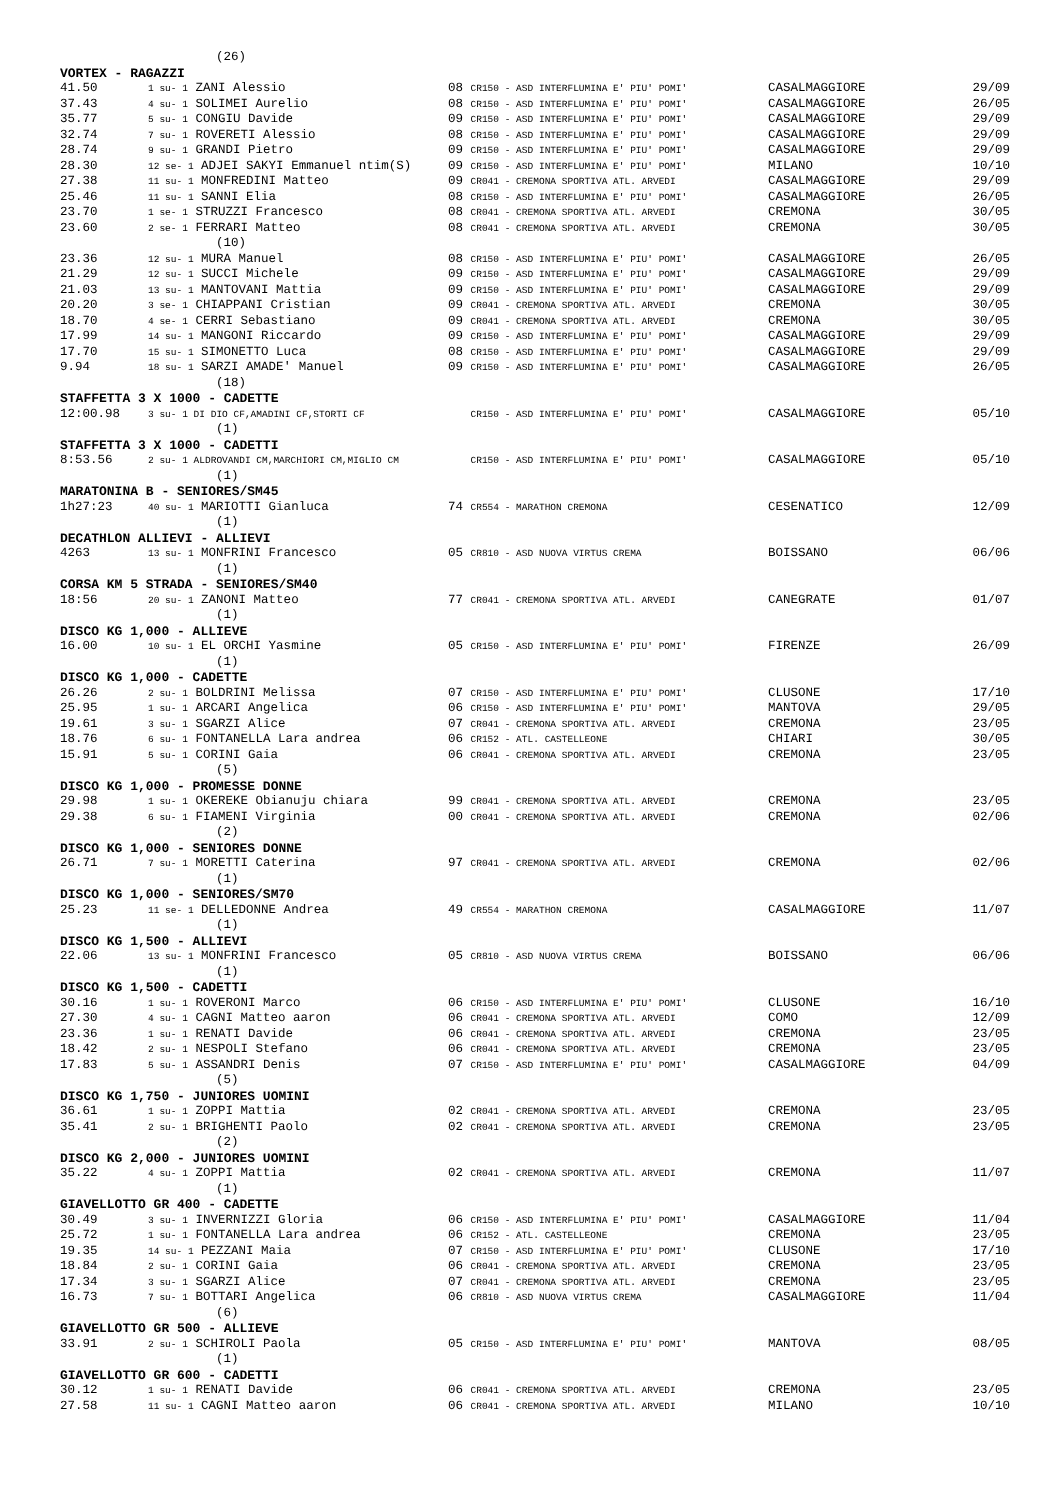| (26) | | | | |
| VORTEX - RAGAZZI | | | | |
| 41.50 | 1 su- 1 ZANI Alessio | 08 CR150 - ASD INTERFLUMINA E' PIU' POMI' | CASALMAGGIORE | 29/09 |
| 37.43 | 4 su- 1 SOLIMEI Aurelio | 08 CR150 - ASD INTERFLUMINA E' PIU' POMI' | CASALMAGGIORE | 26/05 |
| 35.77 | 5 su- 1 CONGIU Davide | 09 CR150 - ASD INTERFLUMINA E' PIU' POMI' | CASALMAGGIORE | 29/09 |
| 32.74 | 7 su- 1 ROVERETI Alessio | 08 CR150 - ASD INTERFLUMINA E' PIU' POMI' | CASALMAGGIORE | 29/09 |
| 28.74 | 9 su- 1 GRANDI Pietro | 09 CR150 - ASD INTERFLUMINA E' PIU' POMI' | CASALMAGGIORE | 29/09 |
| 28.30 | 12 se- 1 ADJEI SAKYI Emmanuel ntim(S) | 09 CR150 - ASD INTERFLUMINA E' PIU' POMI' | MILANO | 10/10 |
| 27.38 | 11 su- 1 MONFREDINI Matteo | 09 CR041 - CREMONA SPORTIVA ATL. ARVEDI | CASALMAGGIORE | 29/09 |
| 25.46 | 11 su- 1 SANNI Elia | 08 CR150 - ASD INTERFLUMINA E' PIU' POMI' | CASALMAGGIORE | 26/05 |
| 23.70 | 1 se- 1 STRUZZI Francesco | 08 CR041 - CREMONA SPORTIVA ATL. ARVEDI | CREMONA | 30/05 |
| 23.60 | 2 se- 1 FERRARI Matteo | 08 CR041 - CREMONA SPORTIVA ATL. ARVEDI | CREMONA | 30/05 |
| (10) | | | | |
| 23.36 | 12 su- 1 MURA Manuel | 08 CR150 - ASD INTERFLUMINA E' PIU' POMI' | CASALMAGGIORE | 26/05 |
| 21.29 | 12 su- 1 SUCCI Michele | 09 CR150 - ASD INTERFLUMINA E' PIU' POMI' | CASALMAGGIORE | 29/09 |
| 21.03 | 13 su- 1 MANTOVANI Mattia | 09 CR150 - ASD INTERFLUMINA E' PIU' POMI' | CASALMAGGIORE | 29/09 |
| 20.20 | 3 se- 1 CHIAPPANI Cristian | 09 CR041 - CREMONA SPORTIVA ATL. ARVEDI | CREMONA | 30/05 |
| 18.70 | 4 se- 1 CERRI Sebastiano | 09 CR041 - CREMONA SPORTIVA ATL. ARVEDI | CREMONA | 30/05 |
| 17.99 | 14 su- 1 MANGONI Riccardo | 09 CR150 - ASD INTERFLUMINA E' PIU' POMI' | CASALMAGGIORE | 29/09 |
| 17.70 | 15 su- 1 SIMONETTO Luca | 08 CR150 - ASD INTERFLUMINA E' PIU' POMI' | CASALMAGGIORE | 29/09 |
| 9.94 | 18 su- 1 SARZI AMADE' Manuel | 09 CR150 - ASD INTERFLUMINA E' PIU' POMI' | CASALMAGGIORE | 26/05 |
| (18) | | | | |
| STAFFETTA 3 X 1000 - CADETTE | | | | |
| 12:00.98 | 3 su- 1 DI DIO CF,AMADINI CF,STORTI CF | CR150 - ASD INTERFLUMINA E' PIU' POMI' | CASALMAGGIORE | 05/10 |
| (1) | | | | |
| STAFFETTA 3 X 1000 - CADETTI | | | | |
| 8:53.56 | 2 su- 1 ALDROVANDI CM,MARCHIORI CM,MIGLIO CM | CR150 - ASD INTERFLUMINA E' PIU' POMI' | CASALMAGGIORE | 05/10 |
| (1) | | | | |
| MARATONINA B - SENIORES/SM45 | | | | |
| 1h27:23 | 40 su- 1 MARIOTTI Gianluca | 74 CR554 - MARATHON CREMONA | CESENATICO | 12/09 |
| (1) | | | | |
| DECATHLON ALLIEVI - ALLIEVI | | | | |
| 4263 | 13 su- 1 MONFRINI Francesco | 05 CR810 - ASD NUOVA VIRTUS CREMA | BOISSANO | 06/06 |
| (1) | | | | |
| CORSA KM 5 STRADA - SENIORES/SM40 | | | | |
| 18:56 | 20 su- 1 ZANONI Matteo | 77 CR041 - CREMONA SPORTIVA ATL. ARVEDI | CANEGRATE | 01/07 |
| (1) | | | | |
| DISCO KG 1,000 - ALLIEVE | | | | |
| 16.00 | 10 su- 1 EL ORCHI Yasmine | 05 CR150 - ASD INTERFLUMINA E' PIU' POMI' | FIRENZE | 26/09 |
| (1) | | | | |
| DISCO KG 1,000 - CADETTE | | | | |
| 26.26 | 2 su- 1 BOLDRINI Melissa | 07 CR150 - ASD INTERFLUMINA E' PIU' POMI' | CLUSONE | 17/10 |
| 25.95 | 1 su- 1 ARCARI Angelica | 06 CR150 - ASD INTERFLUMINA E' PIU' POMI' | MANTOVA | 29/05 |
| 19.61 | 3 su- 1 SGARZI Alice | 07 CR041 - CREMONA SPORTIVA ATL. ARVEDI | CREMONA | 23/05 |
| 18.76 | 6 su- 1 FONTANELLA Lara andrea | 06 CR152 - ATL. CASTELLEONE | CHIARI | 30/05 |
| 15.91 | 5 su- 1 CORINI Gaia | 06 CR041 - CREMONA SPORTIVA ATL. ARVEDI | CREMONA | 23/05 |
| (5) | | | | |
| DISCO KG 1,000 - PROMESSE DONNE | | | | |
| 29.98 | 1 su- 1 OKEREKE Obianuju chiara | 99 CR041 - CREMONA SPORTIVA ATL. ARVEDI | CREMONA | 23/05 |
| 29.38 | 6 su- 1 FIAMENI Virginia | 00 CR041 - CREMONA SPORTIVA ATL. ARVEDI | CREMONA | 02/06 |
| (2) | | | | |
| DISCO KG 1,000 - SENIORES DONNE | | | | |
| 26.71 | 7 su- 1 MORETTI Caterina | 97 CR041 - CREMONA SPORTIVA ATL. ARVEDI | CREMONA | 02/06 |
| (1) | | | | |
| DISCO KG 1,000 - SENIORES/SM70 | | | | |
| 25.23 | 11 se- 1 DELLEDONNE Andrea | 49 CR554 - MARATHON CREMONA | CASALMAGGIORE | 11/07 |
| (1) | | | | |
| DISCO KG 1,500 - ALLIEVI | | | | |
| 22.06 | 13 su- 1 MONFRINI Francesco | 05 CR810 - ASD NUOVA VIRTUS CREMA | BOISSANO | 06/06 |
| (1) | | | | |
| DISCO KG 1,500 - CADETTI | | | | |
| 30.16 | 1 su- 1 ROVERONI Marco | 06 CR150 - ASD INTERFLUMINA E' PIU' POMI' | CLUSONE | 16/10 |
| 27.30 | 4 su- 1 CAGNI Matteo aaron | 06 CR041 - CREMONA SPORTIVA ATL. ARVEDI | COMO | 12/09 |
| 23.36 | 1 su- 1 RENATI Davide | 06 CR041 - CREMONA SPORTIVA ATL. ARVEDI | CREMONA | 23/05 |
| 18.42 | 2 su- 1 NESPOLI Stefano | 06 CR041 - CREMONA SPORTIVA ATL. ARVEDI | CREMONA | 23/05 |
| 17.83 | 5 su- 1 ASSANDRI Denis | 07 CR150 - ASD INTERFLUMINA E' PIU' POMI' | CASALMAGGIORE | 04/09 |
| (5) | | | | |
| DISCO KG 1,750 - JUNIORES UOMINI | | | | |
| 36.61 | 1 su- 1 ZOPPI Mattia | 02 CR041 - CREMONA SPORTIVA ATL. ARVEDI | CREMONA | 23/05 |
| 35.41 | 2 su- 1 BRIGHENTI Paolo | 02 CR041 - CREMONA SPORTIVA ATL. ARVEDI | CREMONA | 23/05 |
| (2) | | | | |
| DISCO KG 2,000 - JUNIORES UOMINI | | | | |
| 35.22 | 4 su- 1 ZOPPI Mattia | 02 CR041 - CREMONA SPORTIVA ATL. ARVEDI | CREMONA | 11/07 |
| (1) | | | | |
| GIAVELLOTTO GR 400 - CADETTE | | | | |
| 30.49 | 3 su- 1 INVERNIZZI Gloria | 06 CR150 - ASD INTERFLUMINA E' PIU' POMI' | CASALMAGGIORE | 11/04 |
| 25.72 | 1 su- 1 FONTANELLA Lara andrea | 06 CR152 - ATL. CASTELLEONE | CREMONA | 23/05 |
| 19.35 | 14 su- 1 PEZZANI Maia | 07 CR150 - ASD INTERFLUMINA E' PIU' POMI' | CLUSONE | 17/10 |
| 18.84 | 2 su- 1 CORINI Gaia | 06 CR041 - CREMONA SPORTIVA ATL. ARVEDI | CREMONA | 23/05 |
| 17.34 | 3 su- 1 SGARZI Alice | 07 CR041 - CREMONA SPORTIVA ATL. ARVEDI | CREMONA | 23/05 |
| 16.73 | 7 su- 1 BOTTARI Angelica | 06 CR810 - ASD NUOVA VIRTUS CREMA | CASALMAGGIORE | 11/04 |
| (6) | | | | |
| GIAVELLOTTO GR 500 - ALLIEVE | | | | |
| 33.91 | 2 su- 1 SCHIROLI Paola | 05 CR150 - ASD INTERFLUMINA E' PIU' POMI' | MANTOVA | 08/05 |
| (1) | | | | |
| GIAVELLOTTO GR 600 - CADETTI | | | | |
| 30.12 | 1 su- 1 RENATI Davide | 06 CR041 - CREMONA SPORTIVA ATL. ARVEDI | CREMONA | 23/05 |
| 27.58 | 11 su- 1 CAGNI Matteo aaron | 06 CR041 - CREMONA SPORTIVA ATL. ARVEDI | MILANO | 10/10 |